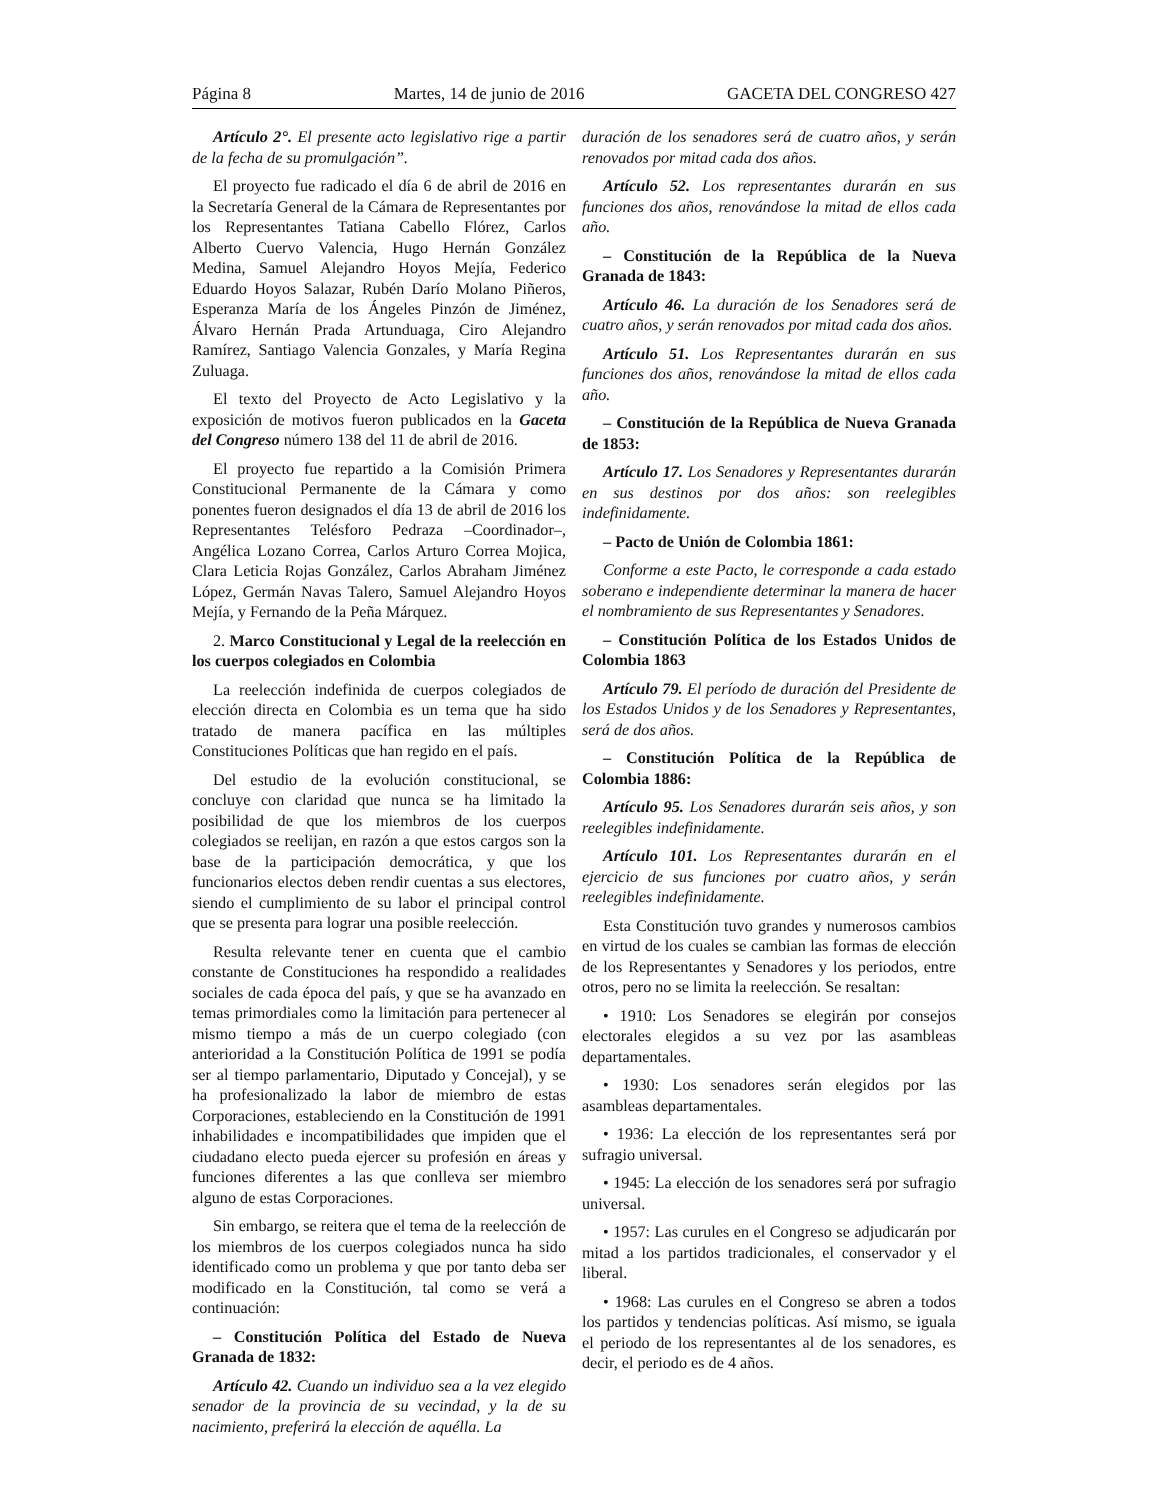Página 8 Martes, 14 de junio de 2016 GACETA DEL CONGRESO 427
Artículo 2°. El presente acto legislativo rige a partir de la fecha de su promulgación”.
El proyecto fue radicado el día 6 de abril de 2016 en la Secretaría General de la Cámara de Representantes por los Representantes Tatiana Cabello Flórez, Carlos Alberto Cuervo Valencia, Hugo Hernán González Medina, Samuel Alejandro Hoyos Mejía, Federico Eduardo Hoyos Salazar, Rubén Darío Molano Piñeros, Esperanza María de los Ángeles Pinzón de Jiménez, Álvaro Hernán Prada Artunduaga, Ciro Alejandro Ramírez, Santiago Valencia Gonzales, y María Regina Zuluaga.
El texto del Proyecto de Acto Legislativo y la exposición de motivos fueron publicados en la Gaceta del Congreso número 138 del 11 de abril de 2016.
El proyecto fue repartido a la Comisión Primera Constitucional Permanente de la Cámara y como ponentes fueron designados el día 13 de abril de 2016 los Representantes Telésforo Pedraza –Coordinador–, Angélica Lozano Correa, Carlos Arturo Correa Mojica, Clara Leticia Rojas González, Carlos Abraham Jiménez López, Germán Navas Talero, Samuel Alejandro Hoyos Mejía, y Fernando de la Peña Márquez.
2. Marco Constitucional y Legal de la reelección en los cuerpos colegiados en Colombia
La reelección indefinida de cuerpos colegiados de elección directa en Colombia es un tema que ha sido tratado de manera pacífica en las múltiples Constituciones Políticas que han regido en el país.
Del estudio de la evolución constitucional, se concluye con claridad que nunca se ha limitado la posibilidad de que los miembros de los cuerpos colegiados se reelijan, en razón a que estos cargos son la base de la participación democrática, y que los funcionarios electos deben rendir cuentas a sus electores, siendo el cumplimiento de su labor el principal control que se presenta para lograr una posible reelección.
Resulta relevante tener en cuenta que el cambio constante de Constituciones ha respondido a realidades sociales de cada época del país, y que se ha avanzado en temas primordiales como la limitación para pertenecer al mismo tiempo a más de un cuerpo colegiado (con anterioridad a la Constitución Política de 1991 se podía ser al tiempo parlamentario, Diputado y Concejal), y se ha profesionalizado la labor de miembro de estas Corporaciones, estableciendo en la Constitución de 1991 inhabilidades e incompatibilidades que impiden que el ciudadano electo pueda ejercer su profesión en áreas y funciones diferentes a las que conlleva ser miembro alguno de estas Corporaciones.
Sin embargo, se reitera que el tema de la reelección de los miembros de los cuerpos colegiados nunca ha sido identificado como un problema y que por tanto deba ser modificado en la Constitución, tal como se verá a continuación:
– Constitución Política del Estado de Nueva Granada de 1832:
Artículo 42. Cuando un individuo sea a la vez elegido senador de la provincia de su vecindad, y la de su nacimiento, preferirá la elección de aquélla. La
duración de los senadores será de cuatro años, y serán renovados por mitad cada dos años.
Artículo 52. Los representantes durarán en sus funciones dos años, renovándose la mitad de ellos cada año.
– Constitución de la República de la Nueva Granada de 1843:
Artículo 46. La duración de los Senadores será de cuatro años, y serán renovados por mitad cada dos años.
Artículo 51. Los Representantes durarán en sus funciones dos años, renovándose la mitad de ellos cada año.
– Constitución de la República de Nueva Granada de 1853:
Artículo 17. Los Senadores y Representantes durarán en sus destinos por dos años: son reelegibles indefinidamente.
– Pacto de Unión de Colombia 1861:
Conforme a este Pacto, le corresponde a cada estado soberano e independiente determinar la manera de hacer el nombramiento de sus Representantes y Senadores.
– Constitución Política de los Estados Unidos de Colombia 1863
Artículo 79. El período de duración del Presidente de los Estados Unidos y de los Senadores y Representantes, será de dos años.
– Constitución Política de la República de Colombia 1886:
Artículo 95. Los Senadores durarán seis años, y son reelegibles indefinidamente.
Artículo 101. Los Representantes durarán en el ejercicio de sus funciones por cuatro años, y serán reelegibles indefinidamente.
Esta Constitución tuvo grandes y numerosos cambios en virtud de los cuales se cambian las formas de elección de los Representantes y Senadores y los periodos, entre otros, pero no se limita la reelección. Se resaltan:
• 1910: Los Senadores se elegirán por consejos electorales elegidos a su vez por las asambleas departamentales.
• 1930: Los senadores serán elegidos por las asambleas departamentales.
• 1936: La elección de los representantes será por sufragio universal.
• 1945: La elección de los senadores será por sufragio universal.
• 1957: Las curules en el Congreso se adjudicarán por mitad a los partidos tradicionales, el conservador y el liberal.
• 1968: Las curules en el Congreso se abren a todos los partidos y tendencias políticas. Así mismo, se iguala el periodo de los representantes al de los senadores, es decir, el periodo es de 4 años.